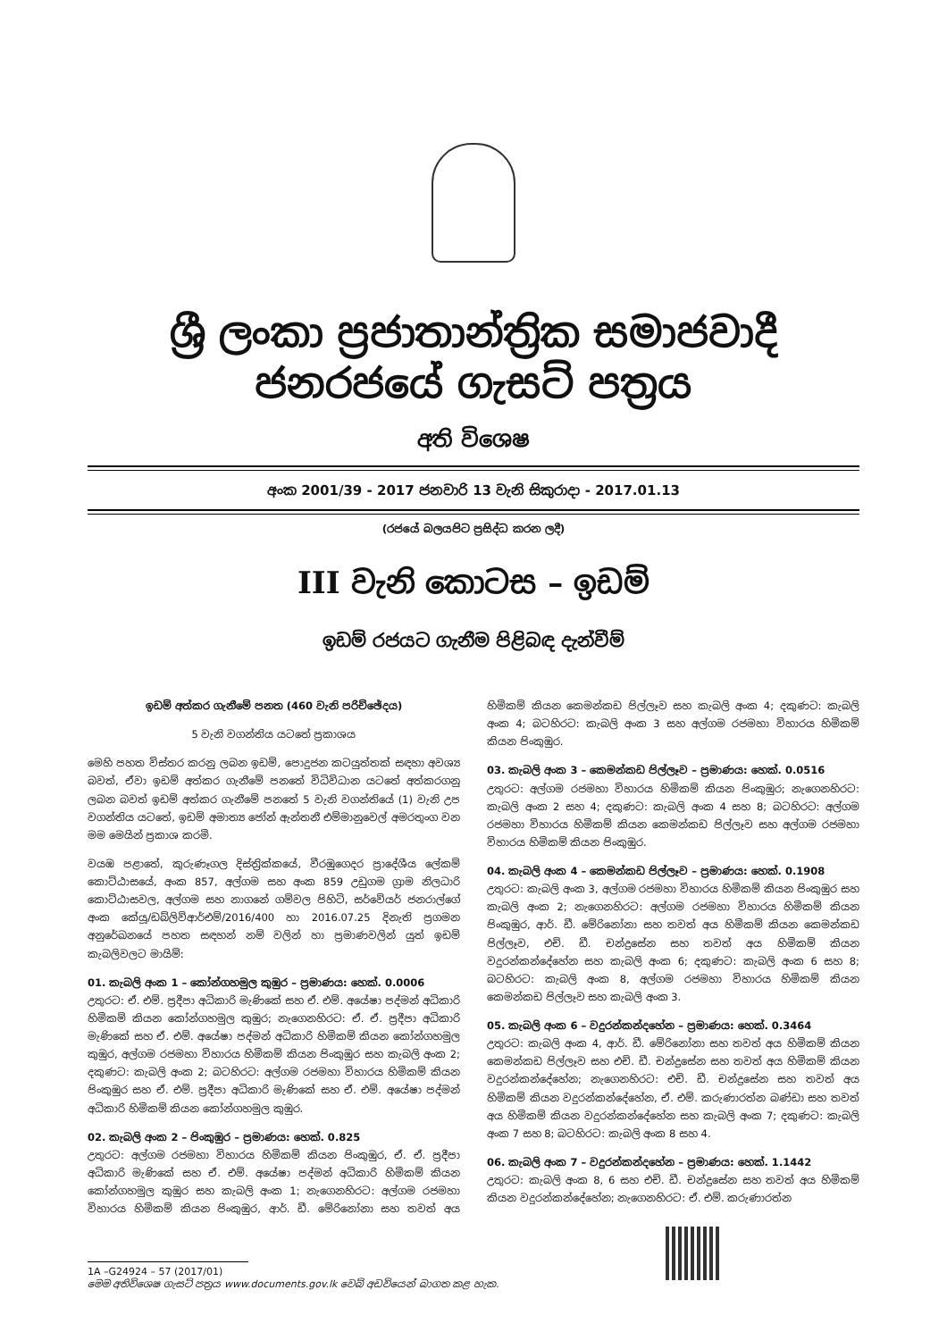ශ්‍රී ලංකා ප්‍රජාතාන්ත්‍රික සමාජවාදී ජනරජයේ ගැසට් පත්‍රය
අති විශෙෂ
අංක 2001/39 - 2017 ජනවාරි 13 වැනි සිකුරාදා - 2017.01.13
(රජයේ බලයපිට ප්‍රසිද්ධ කරන ලදී)
III වැනි කොටස – ඉඩම්
ඉඩම් රජයට ගැනීම පිළිබඳ දැන්වීම්
ඉඩම් අත්කර ගැනීමේ පනත (460 වැනි පරිච්ඡේදය)
5 වැනි වගන්තිය යටතේ ප්‍රකාශය
මෙහි පහත විස්තර කරනු ලබන ඉඩම්, පොදුජන කටයුත්තක් සඳහා අවශ්‍ය බවත්, ඒවා ඉඩම් අත්කර ගැනීමේ පනතේ විධිවිධාන යටතේ අත්කරගනු ලබන බවත් ඉඩම් අත්කර ගැනීමේ පනතේ 5 වැනි වගන්තියේ (1) වැනි උප වගන්තිය යටතේ, ඉඩම් අමාත්‍ය ජෝන් ඇන්තනී එම්මානුවෙල් අමරතුංග වන මම මෙයින් ප්‍රකාශ කරමි.
වයඹ පළාතේ, කුරුණෑගල දිස්ත්‍රික්කයේ, වීරඹුගෙදර ප්‍රාදේශීය ලේකම් කොට්ඨාසයේ, අංක 857, අල්ගම සහ අංක 859 උඩුගම ග්‍රාම නිලධාරි කොට්ඨාසවල, අල්ගම සහ නාගනේ ගම්වල පිහිටි, සර්වේයර් ජනරාල්ගේ අංක කේයූ/ඩබ්ලිව්ආර්එම්/2016/400 හා 2016.07.25 දිනැති ප්‍රගමන අනුරේඛනයේ පහත සඳහන් නම් වලින් හා ප්‍රමාණවලින් යුත් ඉඩම් කැබලිවලට මායිම්:
01. කැබලි අංක 1 – කෝන්ගහමුල කුඹුර – ප්‍රමාණය: හෙක්. 0.0006
උතුරට: ඒ. එම්. ප්‍රදීපා අධිකාරි මැණිකේ සහ ඒ. එම්. අයේෂා පද්මන් අධිකාරි හිමිකම් කියන කෝන්ගහමුල කුඹුර; නැගෙනහිරට: ඒ. ඒ. ප්‍රදීපා අධිකාරි මැණිකේ සහ ඒ. එම්. අයේෂා පද්මන් අධිකාරි හිමිකම් කියන කෝන්ගහමුල කුඹුර, අල්ගම රජමහා විහාරය හිමිකම් කියන පිංකුඹුර සහ කැබලි අංක 2; දකුණට: කැබලි අංක 2; බටහිරට: අල්ගම රජමහා විහාරය හිමිකම් කියන පිංකුඹුර සහ ඒ. එම්. ප්‍රදීපා අධිකාරි මැණිකේ සහ ඒ. එම්. අයේෂා පද්මන් අධිකාරි හිමිකම් කියන කෝන්ගහමුල කුඹුර.
02. කැබලි අංක 2 – පිංකුඹුර – ප්‍රමාණය: හෙක්. 0.825
උතුරට: අල්ගම රජමහා විහාරය හිමිකම් කියන පිංකුඹුර, ඒ. ඒ. ප්‍රදීපා අධිකාරි මැණිකේ සහ ඒ. එම්. අයේෂා පද්මන් අධිකාරි හිමිකම් කියන කෝන්ගහමුල කුඹුර සහ කැබලි අංක 1; නැගෙනහිරට: අල්ගම රජමහා විහාරය හිමිකම් කියන පිංකුඹුර, ආර්. ඩී. මේරිනෝනා සහ තවත් අය හිමිකම් කියන කෙමන්කඩ පිල්ලෑව සහ කැබලි අංක 4; දකුණට: කැබලි අංක 4; බටහිරට: කැබලි අංක 3 සහ අල්ගම රජමහා විහාරය හිමිකම් කියන පිංකුඹුර.
03. කැබලි අංක 3 – කෙමන්කඩ පිල්ලෑව – ප්‍රමාණය: හෙක්. 0.0516
උතුරට: අල්ගම රජමහා විහාරය හිමිකම් කියන පිංකුඹුර; නැගෙනහිරට: කැබලි අංක 2 සහ 4; දකුණට: කැබලි අංක 4 සහ 8; බටහිරට: අල්ගම රජමහා විහාරය හිමිකම් කියන කෙමන්කඩ පිල්ලෑව සහ අල්ගම රජමහා විහාරය හිමිකම් කියන පිංකුඹුර.
04. කැබලි අංක 4 – කෙමන්කඩ පිල්ලෑව – ප්‍රමාණය: හෙක්. 0.1908
උතුරට: කැබලි අංක 3, අල්ගම රජමහා විහාරය හිමිකම් කියන පිංකුඹුර සහ කැබලි අංක 2; නැගෙනහිරට: අල්ගම රජමහා විහාරය හිමිකම් කියන පිංකුඹුර, ආර්. ඩී. මේරිනෝනා සහ තවත් අය හිමිකම් කියන කෙමන්කඩ පිල්ලෑව, එච්. ඩී. චන්ද්‍රසේන සහ තවත් අය හිමිකම් කියන වදුරන්කන්දේහේන සහ කැබලි අංක 6; දකුණට: කැබලි අංක 6 සහ 8; බටහිරට: කැබලි අංක 8, අල්ගම රජමහා විහාරය හිමිකම් කියන කෙමන්කඩ පිල්ලෑව සහ කැබලි අංක 3.
05. කැබලි අංක 6 – වදුරන්කන්දහේන – ප්‍රමාණය: හෙක්. 0.3464
උතුරට: කැබලි අංක 4, ආර්. ඩී. මේරිනෝනා සහ තවත් අය හිමිකම් කියන කෙමන්කඩ පිල්ලෑව සහ එච්. ඩී. චන්ද්‍රසේන සහ තවත් අය හිමිකම් කියන වදුරන්කන්දේහේන; නැගෙනහිරට: එච්. ඩී. චන්ද්‍රසේන සහ තවත් අය හිමිකම් කියන වදුරන්කන්දේහේන, ඒ. එම්. කරුණාරත්න බණ්ඩා සහ තවත් අය හිමිකම් කියන වදුරන්කන්දේහේන සහ කැබලි අංක 7; දකුණට: කැබලි අංක 7 සහ 8; බටහිරට: කැබලි අංක 8 සහ 4.
06. කැබලි අංක 7 – වදුරන්කන්දහේන – ප්‍රමාණය: හෙක්. 1.1442
උතුරට: කැබලි අංක 8, 6 සහ එච්. ඩී. චන්ද්‍රසේන සහ තවත් අය හිමිකම් කියන වදුරන්කන්දේහේන; නැගෙනහිරට: ඒ. එම්. කරුණාරත්න
1A –G24924 – 57 (2017/01)
මෙම අතිවිශෙෂ ගැසට් පත්‍රය www.documents.gov.lk වෙබ් අඩවියෙන් බාගත කළ හැක.